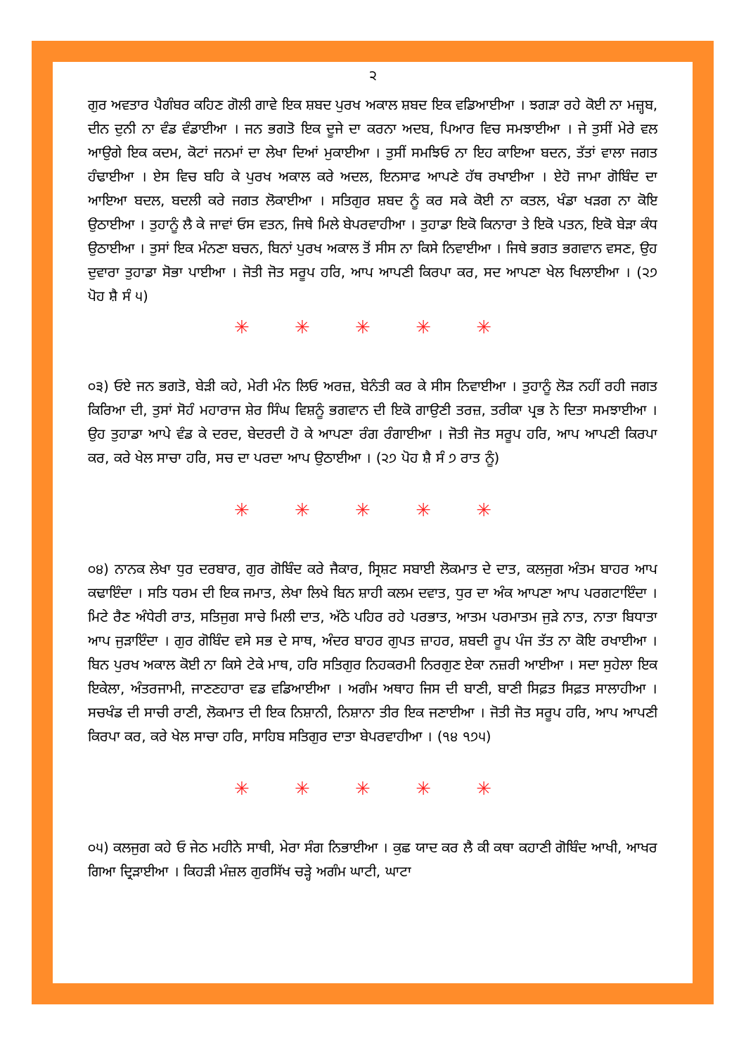੨
ਗੁਰ ਅਵਤਾਰ ਪੈਗੰਬਰ ਕਹਿਣ ਗੋਲੀ ਗਾਵੇ ਇਕ ਸ਼ਬਦ ਪੁਰਖ ਅਕਾਲ ਸ਼ਬਦ ਇਕ ਵਡਿਆਈਆ । ਝਗੜਾ ਰਹੇ ਕੋਈ ਨਾ ਮਜ਼੍ਹਬ, ਦੀਨ ਦੁਨੀ ਨਾ ਵੰਡ ਵੰਡਾਈਆ । ਜਨ ਭਗਤੋ ਇਕ ਦੂਜੇ ਦਾ ਕਰਨਾ ਅਦਬ, ਪਿਆਰ ਵਿਚ ਸਮਝਾਈਆ । ਜੇ ਤੁਸੀਂ ਮੇਰੇ ਵਲ ਆਉਗੇ ਇਕ ਕਦਮ, ਕੋਟਾਂ ਜਨਮਾਂ ਦਾ ਲੇਖਾ ਦਿਆਂ ਮੁਕਾਈਆ । ਤੁਸੀਂ ਸਮਝਿਓ ਨਾ ਇਹ ਕਾਇਆ ਬਦਨ, ਤੱਤਾਂ ਵਾਲਾ ਜਗਤ ਹੰਢਾਈਆ । ਏਸ ਵਿਚ ਬਹਿ ਕੇ ਪੁਰਖ ਅਕਾਲ ਕਰੇ ਅਦਲ, ਇਨਸਾਫ ਆਪਣੇ ਹੱਥ ਰਖਾਈਆ । ਏਹੋ ਜਾਮਾ ਗੋਬਿੰਦ ਦਾ ਆਇਆ ਬਦਲ, ਬਦਲੀ ਕਰੇ ਜਗਤ ਲੋਕਾਈਆ । ਸਤਿਗੁਰ ਸ਼ਬਦ ਨੂੰ ਕਰ ਸਕੇ ਕੋਈ ਨਾ ਕਤਲ, ਖੰਡਾ ਖੜਗ ਨਾ ਕੋਇ ਉਠਾਈਆ । ਤੁਹਾਨੂੰ ਲੈ ਕੇ ਜਾਵਾਂ ਓਸ ਵਤਨ, ਜਿਥੇ ਮਿਲੇ ਬੇਪਰਵਾਹੀਆ । ਤੁਹਾਡਾ ਇਕੋ ਕਿਨਾਰਾ ਤੇ ਇਕੋ ਪਤਨ, ਇਕੋ ਬੇੜਾ ਕੰਧ ਉਠਾਈਆ । ਤੁਸਾਂ ਇਕ ਮੰਨਣਾ ਬਚਨ, ਬਿਨਾਂ ਪੁਰਖ ਅਕਾਲ ਤੋਂ ਸੀਸ ਨਾ ਕਿਸੇ ਨਿਵਾਈਆ । ਜਿਥੇ ਭਗਤ ਭਗਵਾਨ ਵਸਣ, ਉਹ ਦੁਵਾਰਾ ਤੁਹਾਡਾ ਸੋਭਾ ਪਾਈਆ । ਜੋਤੀ ਜੋਤ ਸਰੂਪ ਹਰਿ, ਆਪ ਆਪਣੀ ਕਿਰਪਾ ਕਰ, ਸਦ ਆਪਣਾ ਖੇਲ ਖਿਲਾਈਆ । (੨੭ ਪੋਹ ਸ਼ੈ ਸੰ ੫)
✳ ✳ ✳ ✳ ✳
੦੩) ਓਏ ਜਨ ਭਗਤੋ, ਬੇੜੀ ਕਹੇ, ਮੇਰੀ ਮੰਨ ਲਿਓ ਅਰਜ਼, ਬੇਨੰਤੀ ਕਰ ਕੇ ਸੀਸ ਨਿਵਾਈਆ । ਤੁਹਾਨੂੰ ਲੋੜ ਨਹੀਂ ਰਹੀ ਜਗਤ ਕਿਰਿਆ ਦੀ, ਤੁਸਾਂ ਸੋਹੰ ਮਹਾਰਾਜ ਸ਼ੇਰ ਸਿੰਘ ਵਿਸ਼ਨੂੰ ਭਗਵਾਨ ਦੀ ਇਕੋ ਗਾਉਣੀ ਤਰਜ਼, ਤਰੀਕਾ ਪ੍ਰਭ ਨੇ ਦਿਤਾ ਸਮਝਾਈਆ । ਉਹ ਤੁਹਾਡਾ ਆਪੇ ਵੰਡ ਕੇ ਦਰਦ, ਬੇਦਰਦੀ ਹੋ ਕੇ ਆਪਣਾ ਰੰਗ ਰੰਗਾਈਆ । ਜੋਤੀ ਜੋਤ ਸਰੂਪ ਹਰਿ, ਆਪ ਆਪਣੀ ਕਿਰਪਾ ਕਰ, ਕਰੇ ਖੇਲ ਸਾਚਾ ਹਰਿ, ਸਚ ਦਾ ਪਰਦਾ ਆਪ ਉਠਾਈਆ । (੨੭ ਪੋਹ ਸ਼ੈ ਸੰ ੭ ਰਾਤ ਨੂੰ)
✳ ✳ ✳ ✳ ✳
੦੪) ਨਾਨਕ ਲੇਖਾ ਧੁਰ ਦਰਬਾਰ, ਗੁਰ ਗੋਬਿੰਦ ਕਰੇ ਜੈਕਾਰ, ਸ੍ਰਿਸ਼ਟ ਸਬਾਈ ਲੋਕਮਾਤ ਦੇ ਦਾਤ, ਕਲਜੁਗ ਅੰਤਮ ਬਾਹਰ ਆਪ ਕਢਾਇੰਦਾ । ਸਤਿ ਧਰਮ ਦੀ ਇਕ ਜਮਾਤ, ਲੇਖਾ ਲਿਖੇ ਬਿਨ ਸ਼ਾਹੀ ਕਲਮ ਦਵਾਤ, ਧੁਰ ਦਾ ਅੰਕ ਆਪਣਾ ਆਪ ਪਰਗਟਾਇੰਦਾ । ਮਿਟੇ ਰੈਣ ਅੰਧੇਰੀ ਰਾਤ, ਸਤਿਜੁਗ ਸਾਚੇ ਮਿਲੀ ਦਾਤ, ਅੱਠੇ ਪਹਿਰ ਰਹੇ ਪਰਭਾਤ, ਆਤਮ ਪਰਮਾਤਮ ਜੁੜੇ ਨਾਤ, ਨਾਤਾ ਬਿਧਾਤਾ ਆਪ ਜੁੜਾਇੰਦਾ । ਗੁਰ ਗੋਬਿੰਦ ਵਸੇ ਸਭ ਦੇ ਸਾਥ, ਅੰਦਰ ਬਾਹਰ ਗੁਪਤ ਜ਼ਾਹਰ, ਸ਼ਬਦੀ ਰੂਪ ਪੰਜ ਤੱਤ ਨਾ ਕੋਇ ਰਖਾਈਆ । ਬਿਨ ਪੁਰਖ ਅਕਾਲ ਕੋਈ ਨਾ ਕਿਸੇ ਟੇਕੇ ਮਾਥ, ਹਰਿ ਸਤਿਗੁਰ ਨਿਹਕਰਮੀ ਨਿਰਗੁਣ ਏਕਾ ਨਜ਼ਰੀ ਆਈਆ । ਸਦਾ ਸੁਹੇਲਾ ਇਕ ਇਕੇਲਾ, ਅੰਤਰਜਾਮੀ, ਜਾਣਣਹਾਰਾ ਵਡ ਵਡਿਆਈਆ । ਅਗੰਮ ਅਥਾਹ ਜਿਸ ਦੀ ਬਾਣੀ, ਬਾਣੀ ਸਿਫ਼ਤ ਸਿਫ਼ਤ ਸਾਲਾਹੀਆ । ਸਚਖੰਡ ਦੀ ਸਾਚੀ ਰਾਣੀ, ਲੋਕਮਾਤ ਦੀ ਇਕ ਨਿਸ਼ਾਨੀ, ਨਿਸ਼ਾਨਾ ਤੀਰ ਇਕ ਜਣਾਈਆ । ਜੋਤੀ ਜੋਤ ਸਰੂਪ ਹਰਿ, ਆਪ ਆਪਣੀ ਕਿਰਪਾ ਕਰ, ਕਰੇ ਖੇਲ ਸਾਚਾ ਹਰਿ, ਸਾਹਿਬ ਸਤਿਗੁਰ ਦਾਤਾ ਬੇਪਰਵਾਹੀਆ । (੧੪ ੧੭੫)
✳ ✳ ✳ ✳ ✳
੦੫) ਕਲਜੁਗ ਕਹੇ ਓ ਜੇਠ ਮਹੀਨੇ ਸਾਥੀ, ਮੇਰਾ ਸੰਗ ਨਿਭਾਈਆ । ਕੁਛ ਯਾਦ ਕਰ ਲੈ ਕੀ ਕਥਾ ਕਹਾਣੀ ਗੋਬਿੰਦ ਆਖੀ, ਆਖਰ ਗਿਆ ਦ੍ਰਿੜਾਈਆ । ਕਿਹੜੀ ਮੰਜ਼ਲ ਗੁਰਸਿੱਖ ਚੜ੍ਹੇ ਅਗੰਮ ਘਾਟੀ, ਘਾਟਾ